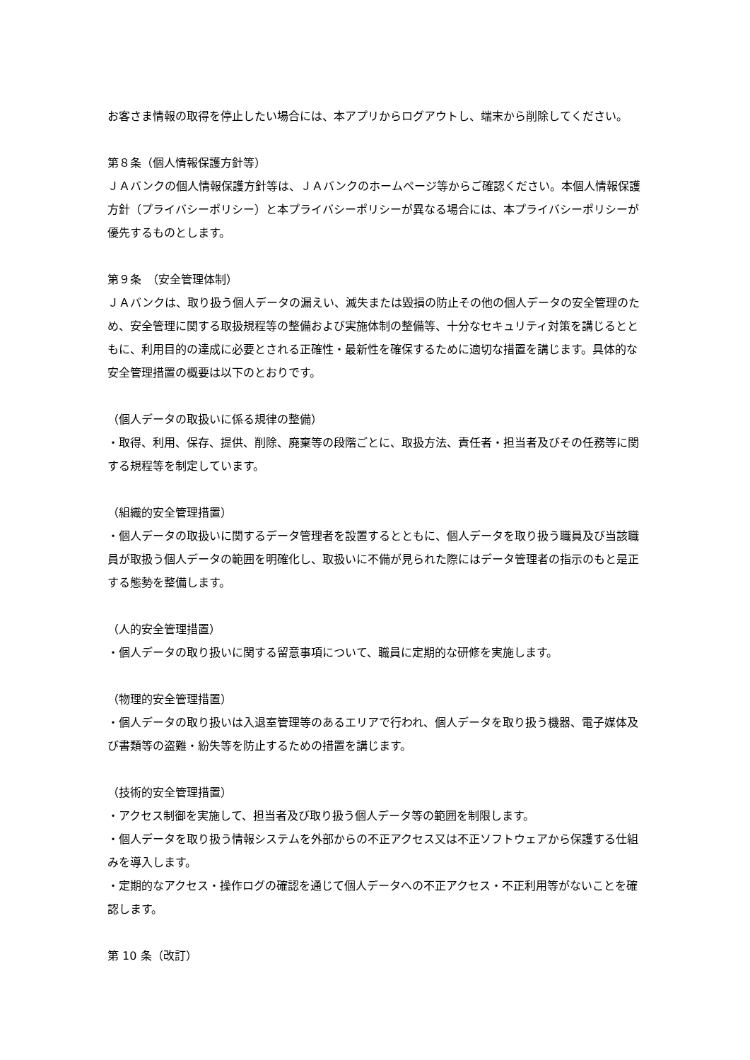お客さま情報の取得を停止したい場合には、本アプリからログアウトし、端末から削除してください。
第８条（個人情報保護方針等）
ＪＡバンクの個人情報保護方針等は、ＪＡバンクのホームページ等からご確認ください。本個人情報保護方針（プライバシーポリシー）と本プライバシーポリシーが異なる場合には、本プライバシーポリシーが優先するものとします。
第９条　（安全管理体制）
ＪＡバンクは、取り扱う個人データの漏えい、滅失または毀損の防止その他の個人データの安全管理のため、安全管理に関する取扱規程等の整備および実施体制の整備等、十分なセキュリティ対策を講じるとともに、利用目的の達成に必要とされる正確性・最新性を確保するために適切な措置を講じます。具体的な安全管理措置の概要は以下のとおりです。
（個人データの取扱いに係る規律の整備）
・取得、利用、保存、提供、削除、廃棄等の段階ごとに、取扱方法、責任者・担当者及びその任務等に関する規程等を制定しています。
（組織的安全管理措置）
・個人データの取扱いに関するデータ管理者を設置するとともに、個人データを取り扱う職員及び当該職員が取扱う個人データの範囲を明確化し、取扱いに不備が見られた際にはデータ管理者の指示のもと是正する態勢を整備します。
（人的安全管理措置）
・個人データの取り扱いに関する留意事項について、職員に定期的な研修を実施します。
（物理的安全管理措置）
・個人データの取り扱いは入退室管理等のあるエリアで行われ、個人データを取り扱う機器、電子媒体及び書類等の盗難・紛失等を防止するための措置を講じます。
（技術的安全管理措置）
・アクセス制御を実施して、担当者及び取り扱う個人データ等の範囲を制限します。
・個人データを取り扱う情報システムを外部からの不正アクセス又は不正ソフトウェアから保護する仕組みを導入します。
・定期的なアクセス・操作ログの確認を通じて個人データへの不正アクセス・不正利用等がないことを確認します。
第 10 条（改訂）